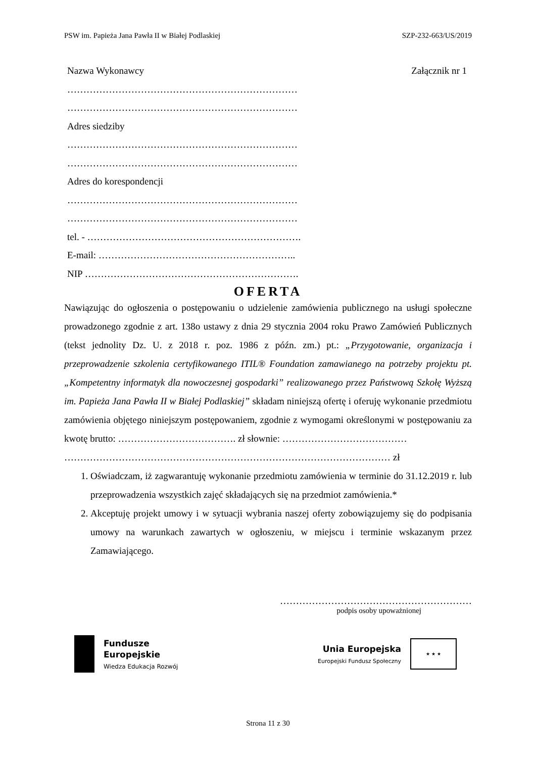PSW im. Papieża Jana Pawła II w Białej Podlaskiej SZP-232-663/US/2019
Nazwa Wykonawcy Załącznik nr 1
………………………………………………………………
………………………………………………………………
Adres siedziby
………………………………………………………………
………………………………………………………………
Adres do korespondencji
………………………………………………………………
………………………………………………………………
tel. - ………………………………………………………….
E-mail: ……………………………………………………..
NIP ………………………………………………………….
OFERTA
Nawiązując do ogłoszenia o postępowaniu o udzielenie zamówienia publicznego na usługi społeczne prowadzonego zgodnie z art. 138o ustawy z dnia 29 stycznia 2004 roku Prawo Zamówień Publicznych (tekst jednolity Dz. U. z 2018 r. poz. 1986 z późn. zm.) pt.: „Przygotowanie, organizacja i przeprowadzenie szkolenia certyfikowanego ITIL® Foundation zamawianego na potrzeby projektu pt. „Kompetentny informatyk dla nowoczesnej gospodarki” realizowanego przez Państwową Szkołę Wyższą im. Papieża Jana Pawła II w Białej Podlaskiej” składam niniejszą ofertę i oferuję wykonanie przedmiotu zamówienia objętego niniejszym postępowaniem, zgodnie z wymogami określonymi w postępowaniu za kwotę brutto: ………………………………. zł słownie: …………………………………
………………………………………………………………………………………… zł
1. Oświadczam, iż zagwarantuję wykonanie przedmiotu zamówienia w terminie do 31.12.2019 r. lub przeprowadzenia wszystkich zajęć składających się na przedmiot zamówienia.*
2. Akceptuję projekt umowy i w sytuacji wybrania naszej oferty zobowiązujemy się do podpisania umowy na warunkach zawartych w ogłoszeniu, w miejscu i terminie wskazanym przez Zamawiającego.
……………………………………………………
podpis osoby upoważnionej
Fundusze
Europejskie
Wiedza Edukacja Rozwój
Unia Europejska
Europejski Fundusz Społeczny
★ ★ ★
Strona 11 z 30